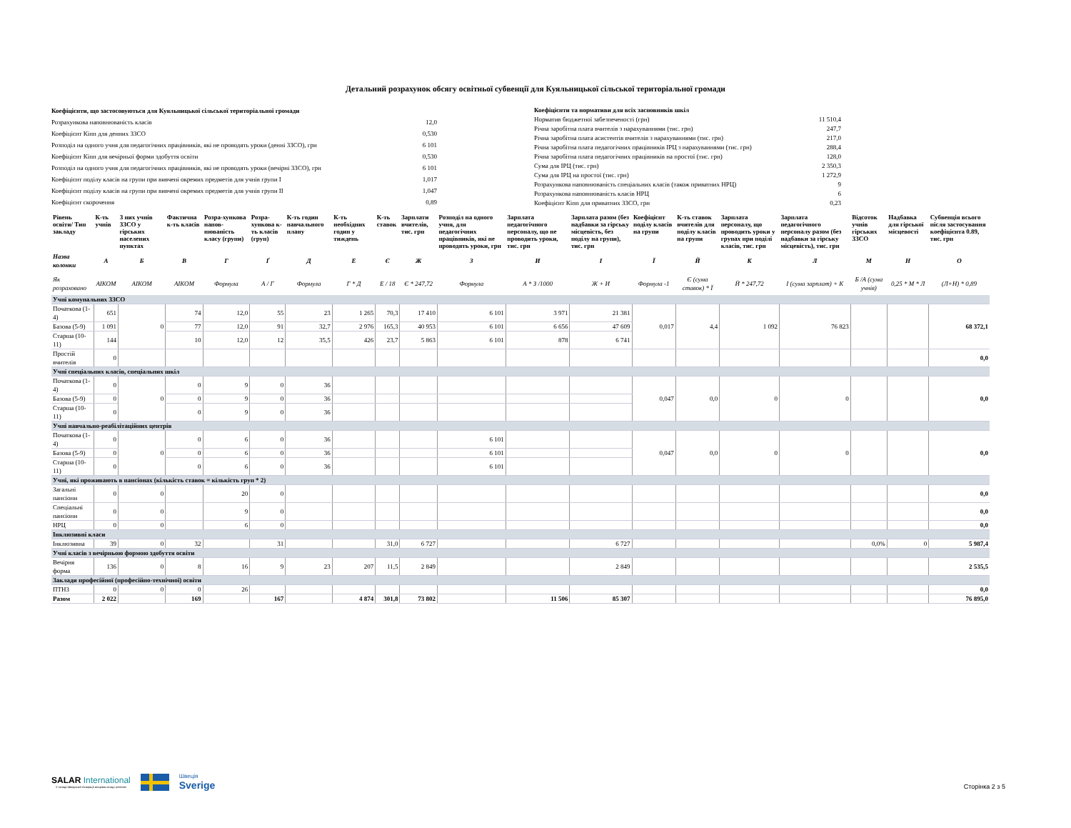Детальний розрахунок обсягу освітньої субвенції для Куяльницької сільської територіальної громади
| Коефіцієнти, що застосовуються для Куяльницької сільської територіальної громади | |
| Розрахункова наповнюваність класів | 12,0 |
| Коефіцієнт Кіпп для денних ЗЗСО | 0,530 |
| Розподіл на одного учня для педагогічних працівників, які не проводять уроки (денні ЗЗСО), грн | 6 101 |
| Коефіцієнт Кіпп для вечірньої форми здобуття освіти | 0,530 |
| Розподіл на одного учня для педагогічних працівників, які не проводять уроки (вечірні ЗЗСО), грн | 6 101 |
| Коефіцієнт поділу класів на групи при вивчені окремих предметів для учнів групи I | 1,017 |
| Коефіцієнт поділу класів на групи при вивчені окремих предметів для учнів групи II | 1,047 |
| Коефіцієнт скорочення | 0,89 |
| Коефіцієнти та нормативи для всіх засновників шкіл | |
| Норматив бюджетної забезпеченості (грн) | 11 510,4 |
| Річна заробітна плата вчителів з нарахуваннями (тис. грн) | 247,7 |
| Річна заробітна плата асистентів вчителів з нарахуваннями (тис. грн) | 217,0 |
| Річна заробітна плата педагогічних працівників ІРЦ з нарахуваннями (тис. грн) | 288,4 |
| Річна заробітна плата педагогічних працівників на простої (тис. грн) | 128,0 |
| Сума для ІРЦ (тис. грн) | 2 350,3 |
| Сума для ІРЦ на простої (тис. грн) | 1 272,9 |
| Розрахункова наповнюваність спеціальних класів (також приватних НРЦ) | 9 |
| Розрахункова наповнюваність класів НРЦ | 6 |
| Коефіцієнт Кіпп для приватних ЗЗСО, грн | 0,23 |
| Рівень освіти/ Тип закладу | К-ть учнів | З них учнів ЗЗСО у гірських населених пунктах | Фактична к-ть класів | Розра-хункова напов-нюваність класу (групи) | Розра-хункова к-ть класів (груп) | К-ть годин навчального плану | К-ть необхідних годин у тиждень | К-ть ставок | Зарплати вчителів, тис. грн | Розподіл на одного учня, для педагогічних працівників, які не проводять уроки, грн | Зарплата педагогічного персоналу, що не проводить уроки, тис. грн | Зарплата разом (без надбавки за гірську місцевість, без поділу на групи), тис. грн | Коефіцієнт поділу класів на групи | К-ть ставок вчителів для поділу класів на групи | Зарплата персоналу, що проводить уроки у групах при поділі класів, тис. грн | Зарплата педагогічного персоналу разом (без надбавки за гірську місцевість), тис. грн | Відсоток учнів гірських ЗЗСО | Надбавка для гірської місцевості | Субвенція всього після застосування коефіцієнта 0.89, тис. грн |
| --- | --- | --- | --- | --- | --- | --- | --- | --- | --- | --- | --- | --- | --- | --- | --- | --- | --- | --- | --- |
| Назва колонки | А | Б | В | Г | Ґ | Д | Е | Є | Ж | З | И | І | Ї | Й | К | Л | М | Н | О |
| Як розраховано | АІКОМ | АІКОМ | АІКОМ | Формула | А / Г | Формула | Г * Д | Е / 18 | Є * 247,72 | Формула | А * З /1000 | Ж + И | Формула -1 | Є (сума ставок) * Ї | Й * 247,72 | І (сума зарплат) + К | Б /А (сума учнів) | 0,25 * М * Л | (Л+Н) * 0,89 |
| Учні комунальних ЗЗСО | | | | | | | | | | | | | | | | | | | |
| Початкова (1-4) | 651 | 0 | 74 | 12,0 | 55 | 23 | 1 265 | 70,3 | 17 410 | 6 101 | 3 971 | 21 381 | 0,017 | 4,4 | 1 092 | 76 823 | | | 68 372,1 |
| Базова (5-9) | 1 091 | | 77 | 12,0 | 91 | 32,7 | 2 976 | 165,3 | 40 953 | 6 101 | 6 656 | 47 609 | | | | | | | |
| Старша (10-11) | 144 | | 10 | 12,0 | 12 | 35,5 | 426 | 23,7 | 5 863 | 6 101 | 878 | 6 741 | | | | | | | |
| Простій вчителів | 0 | | | | | | | | | | | | | | | | | | 0,0 |
| Учні спеціальних класів, спеціальних шкіл | | | | | | | | | | | | | | | | | | | |
| Початкова (1-4) | 0 | 0 | 0 | 9 | 0 | 36 | | | | | | | 0,047 | 0,0 | 0 | 0 | | | 0,0 |
| Базова (5-9) | 0 | | 0 | 9 | 0 | 36 | | | | | | | | | | | | | |
| Старша (10-11) | 0 | | 0 | 9 | 0 | 36 | | | | | | | | | | | | | |
| Учні навчально-реабілітаційних центрів | | | | | | | | | | | | | | | | | | | |
| Початкова (1-4) | 0 | 0 | 0 | 6 | 0 | 36 | | | | 6 101 | | | 0,047 | 0,0 | 0 | 0 | | | 0,0 |
| Базова (5-9) | 0 | | 0 | 6 | 0 | 36 | | | | 6 101 | | | | | | | | | |
| Старша (10-11) | 0 | | 0 | 6 | 0 | 36 | | | | 6 101 | | | | | | | | | |
| Учні, які проживають в пансіонах (кількість ставок = кількість груп * 2) | | | | | | | | | | | | | | | | | | | |
| Загальні пансіони | 0 | 0 | | 20 | 0 | | | | | | | | | | | | | | 0,0 |
| Спеціальні пансіони | 0 | 0 | | 9 | 0 | | | | | | | | | | | | | | 0,0 |
| НРЦ | 0 | 0 | | 6 | 0 | | | | | | | | | | | | | | 0,0 |
| Інклюзивні класи | | | | | | | | | | | | | | | | | | | |
| Інклюзивна | 39 | 0 | 32 | | 31 | | | 31,0 | 6 727 | | | 6 727 | | | | | 0,0% | 0 | 5 987,4 |
| Учні класів з вечірньою формою здобуття освіти | | | | | | | | | | | | | | | | | | | |
| Вечірня форма | 136 | 0 | 8 | 16 | 9 | 23 | 207 | 11,5 | 2 849 | | | 2 849 | | | | | | | 2 535,5 |
| Заклади професійної (професійно-технічної) освіти | | | | | | | | | | | | | | | | | | | |
| ПТНЗ | 0 | 0 | 0 | 26 | | | | | | | | | | | | | | | 0,0 |
| Разом | 2 022 | | 169 | | 167 | | 4 874 | 301,8 | 73 802 | | 11 506 | 85 307 | | | | | | | 76 895,0 |
SALAR International
У складі Шведської Асоціації місцевих влад і регіонів
Швеція
Sverige
Сторінка 2 з 5